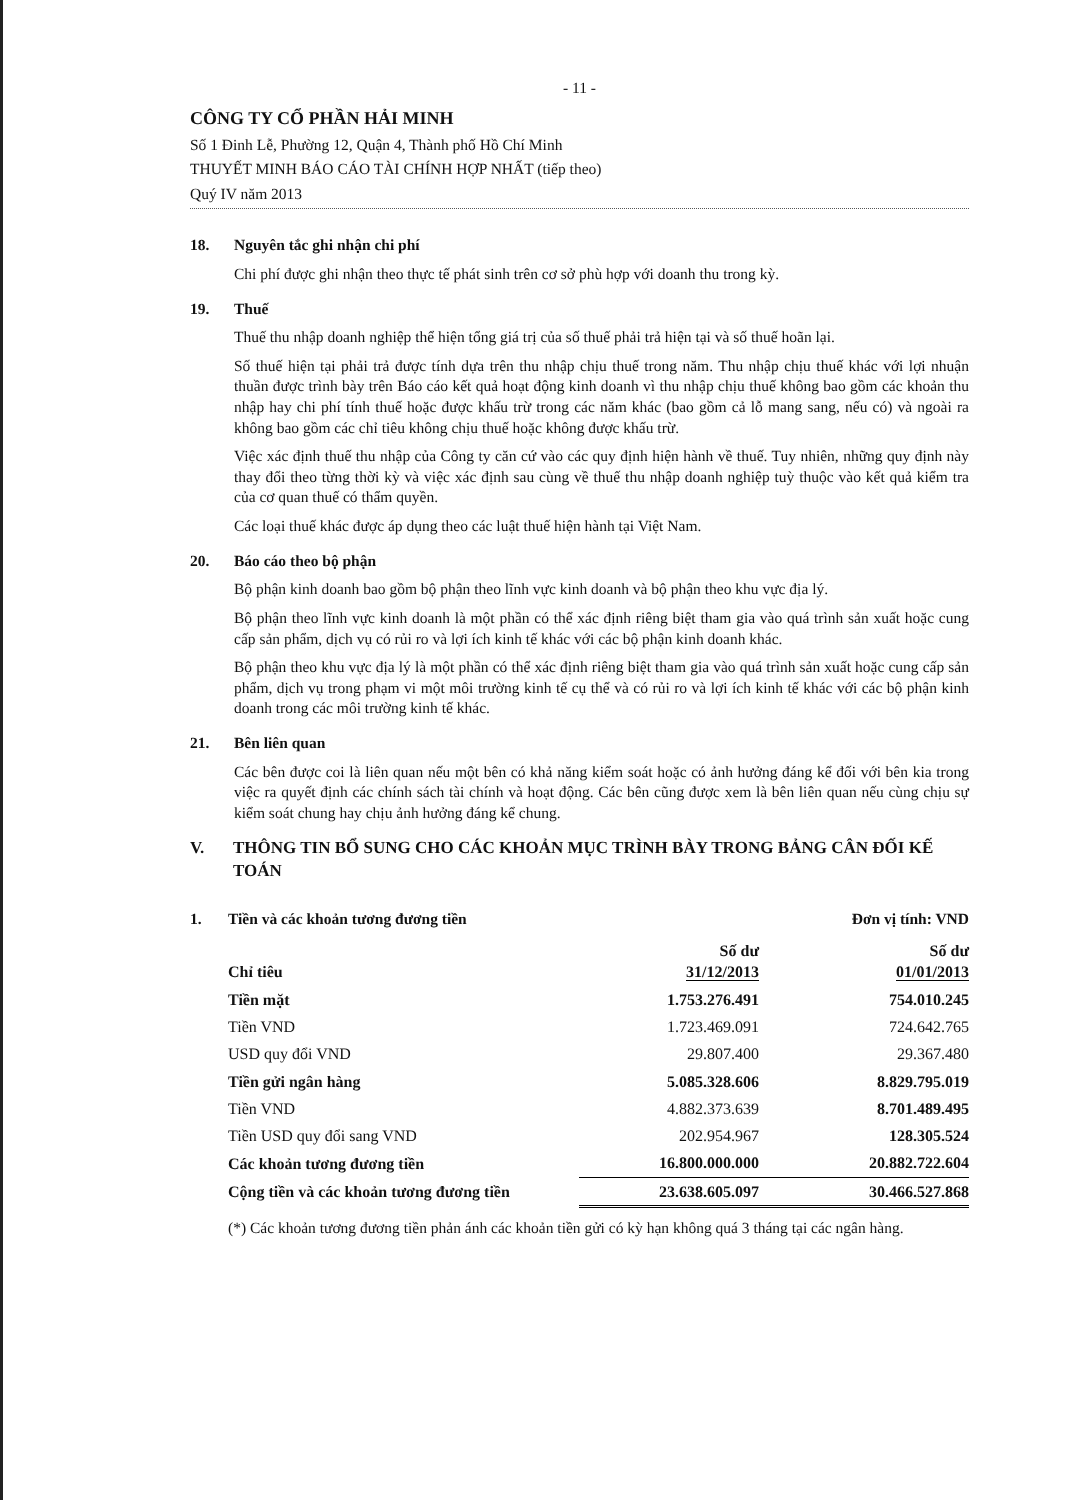- 11 -
CÔNG TY CỔ PHẦN HẢI MINH
Số 1 Đinh Lễ, Phường 12, Quận 4, Thành phố Hồ Chí Minh
THUYẾT MINH BÁO CÁO TÀI CHÍNH HỢP NHẤT (tiếp theo)
Quý IV năm 2013
18. Nguyên tắc ghi nhận chi phí
Chi phí được ghi nhận theo thực tế phát sinh trên cơ sở phù hợp với doanh thu trong kỳ.
19. Thuế
Thuế thu nhập doanh nghiệp thể hiện tổng giá trị của số thuế phải trả hiện tại và số thuế hoãn lại.
Số thuế hiện tại phải trả được tính dựa trên thu nhập chịu thuế trong năm. Thu nhập chịu thuế khác với lợi nhuận thuần được trình bày trên Báo cáo kết quả hoạt động kinh doanh vì thu nhập chịu thuế không bao gồm các khoản thu nhập hay chi phí tính thuế hoặc được khấu trừ trong các năm khác (bao gồm cả lỗ mang sang, nếu có) và ngoài ra không bao gồm các chỉ tiêu không chịu thuế hoặc không được khấu trừ.
Việc xác định thuế thu nhập của Công ty căn cứ vào các quy định hiện hành về thuế. Tuy nhiên, những quy định này thay đổi theo từng thời kỳ và việc xác định sau cùng về thuế thu nhập doanh nghiệp tuỳ thuộc vào kết quả kiểm tra của cơ quan thuế có thẩm quyền.
Các loại thuế khác được áp dụng theo các luật thuế hiện hành tại Việt Nam.
20. Báo cáo theo bộ phận
Bộ phận kinh doanh bao gồm bộ phận theo lĩnh vực kinh doanh và bộ phận theo khu vực địa lý.
Bộ phận theo lĩnh vực kinh doanh là một phần có thể xác định riêng biệt tham gia vào quá trình sản xuất hoặc cung cấp sản phẩm, dịch vụ có rủi ro và lợi ích kinh tế khác với các bộ phận kinh doanh khác.
Bộ phận theo khu vực địa lý là một phần có thể xác định riêng biệt tham gia vào quá trình sản xuất hoặc cung cấp sản phẩm, dịch vụ trong phạm vi một môi trường kinh tế cụ thể và có rủi ro và lợi ích kinh tế khác với các bộ phận kinh doanh trong các môi trường kinh tế khác.
21. Bên liên quan
Các bên được coi là liên quan nếu một bên có khả năng kiểm soát hoặc có ảnh hưởng đáng kể đối với bên kia trong việc ra quyết định các chính sách tài chính và hoạt động. Các bên cũng được xem là bên liên quan nếu cùng chịu sự kiểm soát chung hay chịu ảnh hưởng đáng kể chung.
V. THÔNG TIN BỔ SUNG CHO CÁC KHOẢN MỤC TRÌNH BÀY TRONG BẢNG CÂN ĐỐI KẾ TOÁN
1. Tiền và các khoản tương đương tiền Đơn vị tính: VND
| Chỉ tiêu | Số dư 31/12/2013 | Số dư 01/01/2013 |
| --- | --- | --- |
| Tiền mặt | 1.753.276.491 | 754.010.245 |
| Tiền VND | 1.723.469.091 | 724.642.765 |
| USD quy đổi VND | 29.807.400 | 29.367.480 |
| Tiền gửi ngân hàng | 5.085.328.606 | 8.829.795.019 |
| Tiền VND | 4.882.373.639 | 8.701.489.495 |
| Tiền USD quy đổi sang VND | 202.954.967 | 128.305.524 |
| Các khoản tương đương tiền | 16.800.000.000 | 20.882.722.604 |
| Cộng tiền và các khoản tương đương tiền | 23.638.605.097 | 30.466.527.868 |
(*) Các khoản tương đương tiền phản ánh các khoản tiền gửi có kỳ hạn không quá 3 tháng tại các ngân hàng.